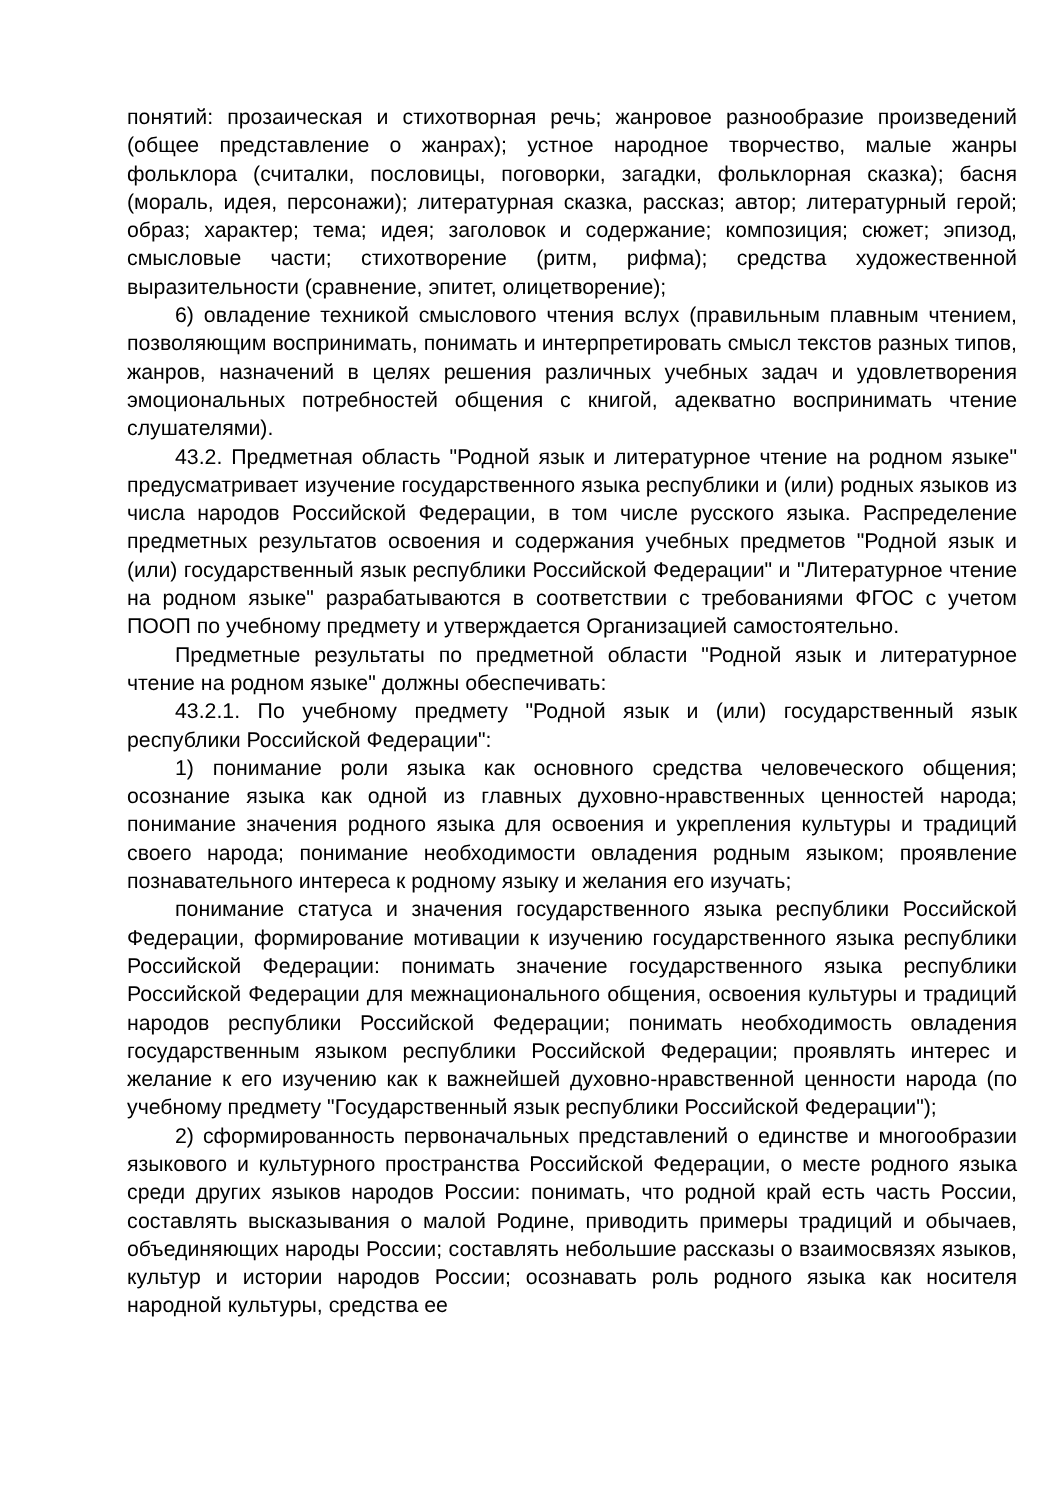понятий: прозаическая и стихотворная речь; жанровое разнообразие произведений (общее представление о жанрах); устное народное творчество, малые жанры фольклора (считалки, пословицы, поговорки, загадки, фольклорная сказка); басня (мораль, идея, персонажи); литературная сказка, рассказ; автор; литературный герой; образ; характер; тема; идея; заголовок и содержание; композиция; сюжет; эпизод, смысловые части; стихотворение (ритм, рифма); средства художественной выразительности (сравнение, эпитет, олицетворение);
6) овладение техникой смыслового чтения вслух (правильным плавным чтением, позволяющим воспринимать, понимать и интерпретировать смысл текстов разных типов, жанров, назначений в целях решения различных учебных задач и удовлетворения эмоциональных потребностей общения с книгой, адекватно воспринимать чтение слушателями).
43.2. Предметная область "Родной язык и литературное чтение на родном языке" предусматривает изучение государственного языка республики и (или) родных языков из числа народов Российской Федерации, в том числе русского языка. Распределение предметных результатов освоения и содержания учебных предметов "Родной язык и (или) государственный язык республики Российской Федерации" и "Литературное чтение на родном языке" разрабатываются в соответствии с требованиями ФГОС с учетом ПООП по учебному предмету и утверждается Организацией самостоятельно.
Предметные результаты по предметной области "Родной язык и литературное чтение на родном языке" должны обеспечивать:
43.2.1. По учебному предмету "Родной язык и (или) государственный язык республики Российской Федерации":
1) понимание роли языка как основного средства человеческого общения; осознание языка как одной из главных духовно-нравственных ценностей народа; понимание значения родного языка для освоения и укрепления культуры и традиций своего народа; понимание необходимости овладения родным языком; проявление познавательного интереса к родному языку и желания его изучать;
понимание статуса и значения государственного языка республики Российской Федерации, формирование мотивации к изучению государственного языка республики Российской Федерации: понимать значение государственного языка республики Российской Федерации для межнационального общения, освоения культуры и традиций народов республики Российской Федерации; понимать необходимость овладения государственным языком республики Российской Федерации; проявлять интерес и желание к его изучению как к важнейшей духовно-нравственной ценности народа (по учебному предмету "Государственный язык республики Российской Федерации");
2) сформированность первоначальных представлений о единстве и многообразии языкового и культурного пространства Российской Федерации, о месте родного языка среди других языков народов России: понимать, что родной край есть часть России, составлять высказывания о малой Родине, приводить примеры традиций и обычаев, объединяющих народы России; составлять небольшие рассказы о взаимосвязях языков, культур и истории народов России; осознавать роль родного языка как носителя народной культуры, средства ее